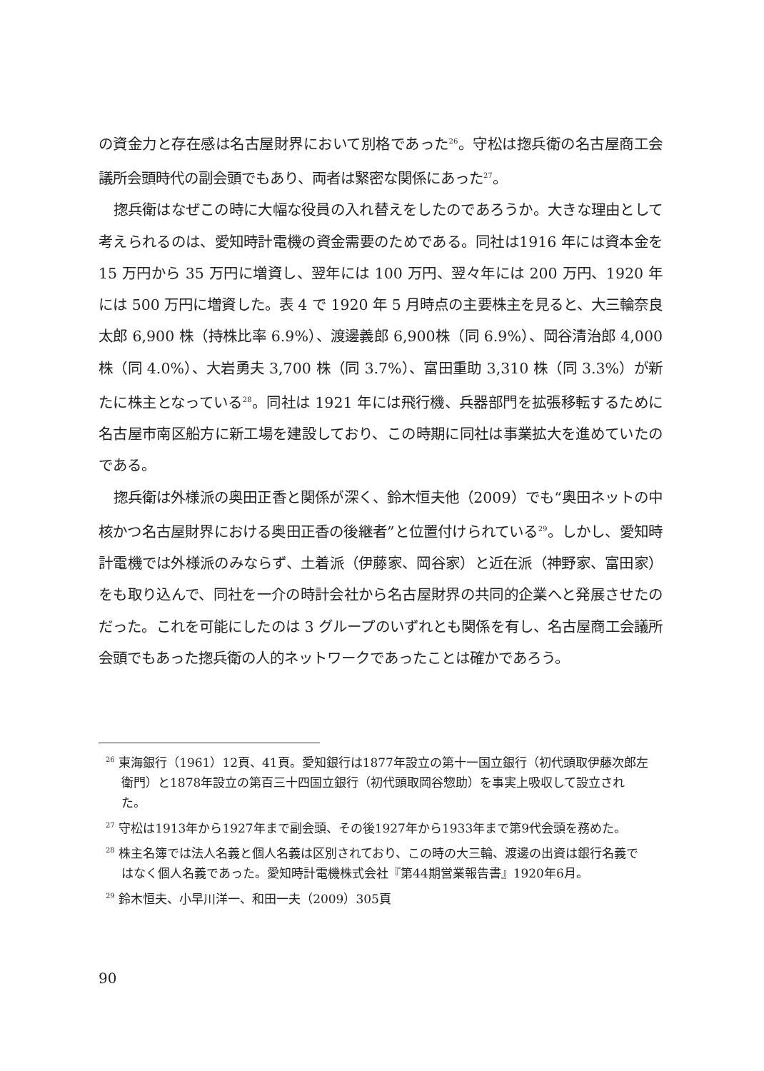の資金力と存在感は名古屋財界において別格であった<sup>26</sup>。守松は揔兵衛の名古屋商工会議所会頭時代の副会頭でもあり、両者は緊密な関係にあった<sup>27</sup>。
揔兵衛はなぜこの時に大幅な役員の入れ替えをしたのであろうか。大きな理由として考えられるのは、愛知時計電機の資金需要のためである。同社は1916 年には資本金を 15 万円から 35 万円に増資し、翌年には 100 万円、翌々年には 200 万円、1920 年には 500 万円に増資した。表 4 で 1920 年 5 月時点の主要株主を見ると、大三輪奈良太郎 6,900 株（持株比率 6.9%）、渡邊義郎 6,900株（同 6.9%）、岡谷清治郎 4,000 株（同 4.0%）、大岩勇夫 3,700 株（同 3.7%）、富田重助 3,310 株（同 3.3%）が新たに株主となっている<sup>28</sup>。同社は 1921 年には飛行機、兵器部門を拡張移転するために名古屋市南区船方に新工場を建設しており、この時期に同社は事業拡大を進めていたのである。
揔兵衛は外様派の奥田正香と関係が深く、鈴木恒夫他（2009）でも“奥田ネットの中核かつ名古屋財界における奥田正香の後継者”と位置付けられている<sup>29</sup>。しかし、愛知時計電機では外様派のみならず、土着派（伊藤家、岡谷家）と近在派（神野家、富田家）をも取り込んで、同社を一介の時計会社から名古屋財界の共同的企業へと発展させたのだった。これを可能にしたのは 3 グループのいずれとも関係を有し、名古屋商工会議所会頭でもあった揔兵衛の人的ネットワークであったことは確かであろう。
<sup>26</sup> 東海銀行（1961）12頁、41頁。愛知銀行は1877年設立の第十一国立銀行（初代頭取伊藤次郎左衛門）と1878年設立の第百三十四国立銀行（初代頭取岡谷惣助）を事実上吸収して設立された。
<sup>27</sup> 守松は1913年から1927年まで副会頭、その後1927年から1933年まで第9代会頭を務めた。
<sup>28</sup> 株主名簿では法人名義と個人名義は区別されており、この時の大三輪、渡邊の出資は銀行名義ではなく個人名義であった。愛知時計電機株式会社『第44期営業報告書』1920年6月。
<sup>29</sup> 鈴木恒夫、小早川洋一、和田一夫（2009）305頁
90